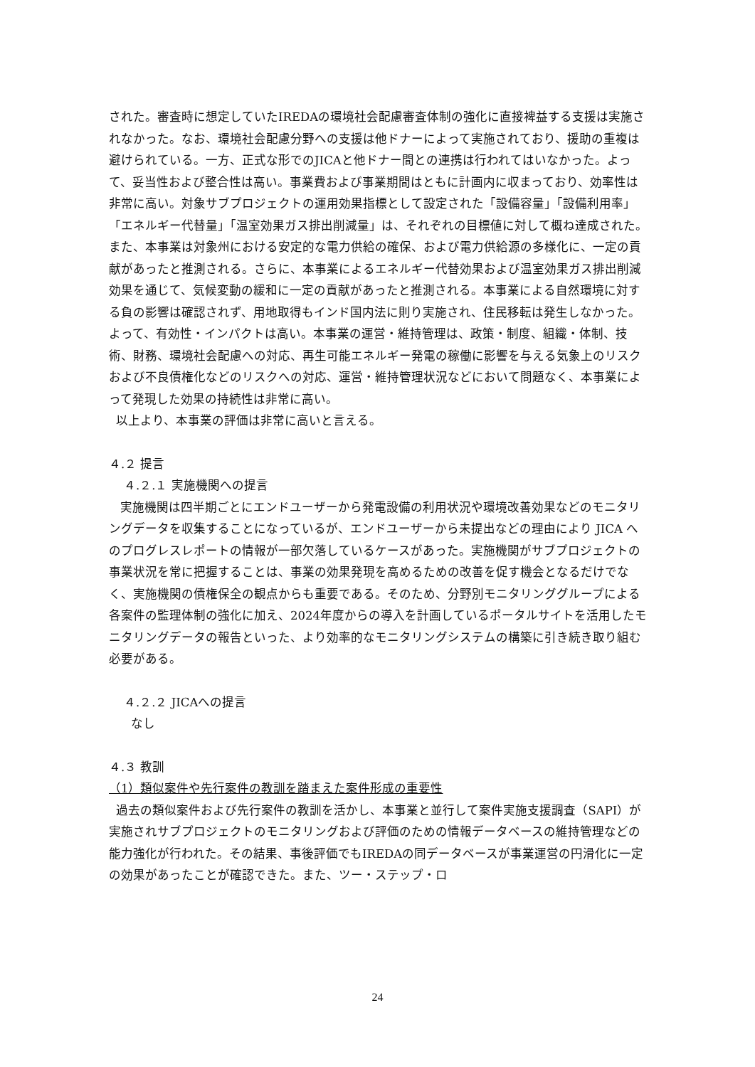された。審査時に想定していたIREDAの環境社会配慮審査体制の強化に直接裨益する支援は実施されなかった。なお、環境社会配慮分野への支援は他ドナーによって実施されており、援助の重複は避けられている。一方、正式な形でのJICAと他ドナー間との連携は行われてはいなかった。よって、妥当性および整合性は高い。事業費および事業期間はともに計画内に収まっており、効率性は非常に高い。対象サブプロジェクトの運用効果指標として設定された「設備容量」「設備利用率」「エネルギー代替量」「温室効果ガス排出削減量」は、それぞれの目標値に対して概ね達成された。また、本事業は対象州における安定的な電力供給の確保、および電力供給源の多様化に、一定の貢献があったと推測される。さらに、本事業によるエネルギー代替効果および温室効果ガス排出削減効果を通じて、気候変動の緩和に一定の貢献があったと推測される。本事業による自然環境に対する負の影響は確認されず、用地取得もインド国内法に則り実施され、住民移転は発生しなかった。よって、有効性・インパクトは高い。本事業の運営・維持管理は、政策・制度、組織・体制、技術、財務、環境社会配慮への対応、再生可能エネルギー発電の稼働に影響を与える気象上のリスクおよび不良債権化などのリスクへの対応、運営・維持管理状況などにおいて問題なく、本事業によって発現した効果の持続性は非常に高い。
以上より、本事業の評価は非常に高いと言える。
４.２ 提言
４.２.１ 実施機関への提言
実施機関は四半期ごとにエンドユーザーから発電設備の利用状況や環境改善効果などのモニタリングデータを収集することになっているが、エンドユーザーから未提出などの理由により JICA へのプログレスレポートの情報が一部欠落しているケースがあった。実施機関がサブプロジェクトの事業状況を常に把握することは、事業の効果発現を高めるための改善を促す機会となるだけでなく、実施機関の債権保全の観点からも重要である。そのため、分野別モニタリンググループによる各案件の監理体制の強化に加え、2024年度からの導入を計画しているポータルサイトを活用したモニタリングデータの報告といった、より効率的なモニタリングシステムの構築に引き続き取り組む必要がある。
４.２.２ JICAへの提言
なし
４.３ 教訓
（1）類似案件や先行案件の教訓を踏まえた案件形成の重要性
過去の類似案件および先行案件の教訓を活かし、本事業と並行して案件実施支援調査（SAPI）が実施されサブプロジェクトのモニタリングおよび評価のための情報データベースの維持管理などの能力強化が行われた。その結果、事後評価でもIREDAの同データベースが事業運営の円滑化に一定の効果があったことが確認できた。また、ツー・ステップ・ロ
24